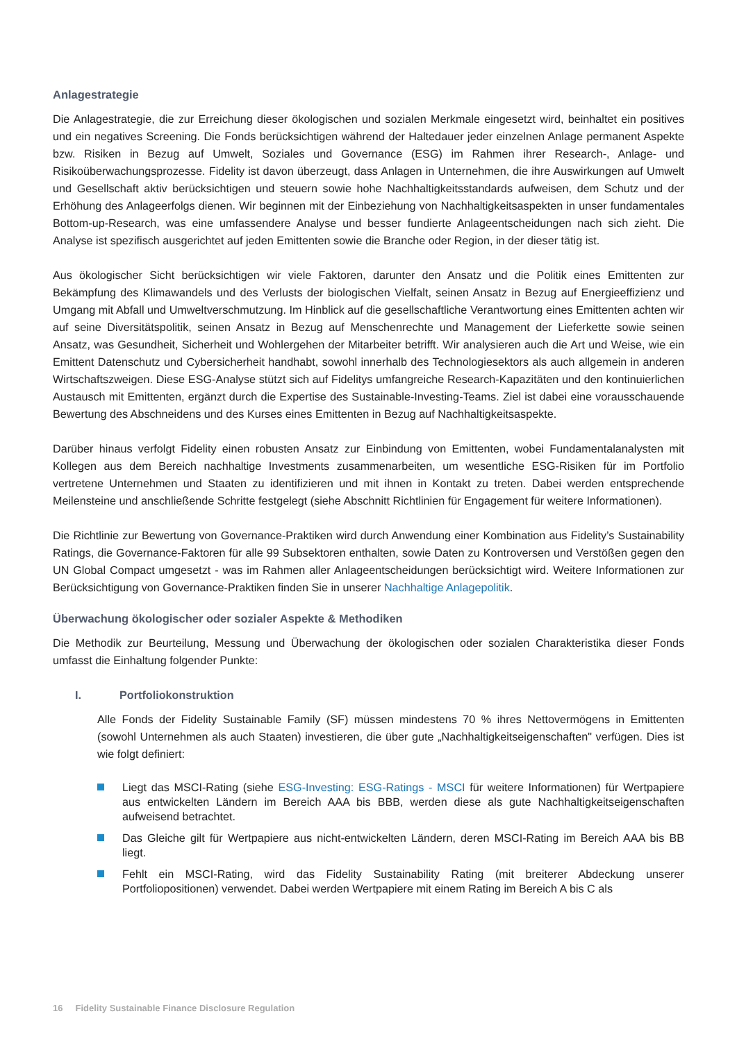Anlagestrategie
Die Anlagestrategie, die zur Erreichung dieser ökologischen und sozialen Merkmale eingesetzt wird, beinhaltet ein positives und ein negatives Screening. Die Fonds berücksichtigen während der Haltedauer jeder einzelnen Anlage permanent Aspekte bzw. Risiken in Bezug auf Umwelt, Soziales und Governance (ESG) im Rahmen ihrer Research-, Anlage- und Risikoüberwachungsprozesse. Fidelity ist davon überzeugt, dass Anlagen in Unternehmen, die ihre Auswirkungen auf Umwelt und Gesellschaft aktiv berücksichtigen und steuern sowie hohe Nachhaltigkeitsstandards aufweisen, dem Schutz und der Erhöhung des Anlageerfolgs dienen. Wir beginnen mit der Einbeziehung von Nachhaltigkeitsaspekten in unser fundamentales Bottom-up-Research, was eine umfassendere Analyse und besser fundierte Anlageentscheidungen nach sich zieht. Die Analyse ist spezifisch ausgerichtet auf jeden Emittenten sowie die Branche oder Region, in der dieser tätig ist.
Aus ökologischer Sicht berücksichtigen wir viele Faktoren, darunter den Ansatz und die Politik eines Emittenten zur Bekämpfung des Klimawandels und des Verlusts der biologischen Vielfalt, seinen Ansatz in Bezug auf Energieeffizienz und Umgang mit Abfall und Umweltverschmutzung. Im Hinblick auf die gesellschaftliche Verantwortung eines Emittenten achten wir auf seine Diversitätspolitik, seinen Ansatz in Bezug auf Menschenrechte und Management der Lieferkette sowie seinen Ansatz, was Gesundheit, Sicherheit und Wohlergehen der Mitarbeiter betrifft. Wir analysieren auch die Art und Weise, wie ein Emittent Datenschutz und Cybersicherheit handhabt, sowohl innerhalb des Technologiesektors als auch allgemein in anderen Wirtschaftszweigen. Diese ESG-Analyse stützt sich auf Fidelitys umfangreiche Research-Kapazitäten und den kontinuierlichen Austausch mit Emittenten, ergänzt durch die Expertise des Sustainable-Investing-Teams. Ziel ist dabei eine vorausschauende Bewertung des Abschneidens und des Kurses eines Emittenten in Bezug auf Nachhaltigkeitsaspekte.
Darüber hinaus verfolgt Fidelity einen robusten Ansatz zur Einbindung von Emittenten, wobei Fundamentalanalysten mit Kollegen aus dem Bereich nachhaltige Investments zusammenarbeiten, um wesentliche ESG-Risiken für im Portfolio vertretene Unternehmen und Staaten zu identifizieren und mit ihnen in Kontakt zu treten. Dabei werden entsprechende Meilensteine und anschließende Schritte festgelegt (siehe Abschnitt Richtlinien für Engagement für weitere Informationen).
Die Richtlinie zur Bewertung von Governance-Praktiken wird durch Anwendung einer Kombination aus Fidelity’s Sustainability Ratings, die Governance-Faktoren für alle 99 Subsektoren enthalten, sowie Daten zu Kontroversen und Verstößen gegen den UN Global Compact umgesetzt - was im Rahmen aller Anlageentscheidungen berücksichtigt wird. Weitere Informationen zur Berücksichtigung von Governance-Praktiken finden Sie in unserer Nachhaltige Anlagepolitik.
Überwachung ökologischer oder sozialer Aspekte & Methodiken
Die Methodik zur Beurteilung, Messung und Überwachung der ökologischen oder sozialen Charakteristika dieser Fonds umfasst die Einhaltung folgender Punkte:
I. Portfoliokonstruktion
Alle Fonds der Fidelity Sustainable Family (SF) müssen mindestens 70 % ihres Nettovermögens in Emittenten (sowohl Unternehmen als auch Staaten) investieren, die über gute „Nachhaltigkeitseigenschaften" verfügen. Dies ist wie folgt definiert:
Liegt das MSCI-Rating (siehe ESG-Investing: ESG-Ratings - MSCI für weitere Informationen) für Wertpapiere aus entwickelten Ländern im Bereich AAA bis BBB, werden diese als gute Nachhaltigkeitseigenschaften aufweisend betrachtet.
Das Gleiche gilt für Wertpapiere aus nicht-entwickelten Ländern, deren MSCI-Rating im Bereich AAA bis BB liegt.
Fehlt ein MSCI-Rating, wird das Fidelity Sustainability Rating (mit breiterer Abdeckung unserer Portfoliopositionen) verwendet. Dabei werden Wertpapiere mit einem Rating im Bereich A bis C als
16 Fidelity Sustainable Finance Disclosure Regulation